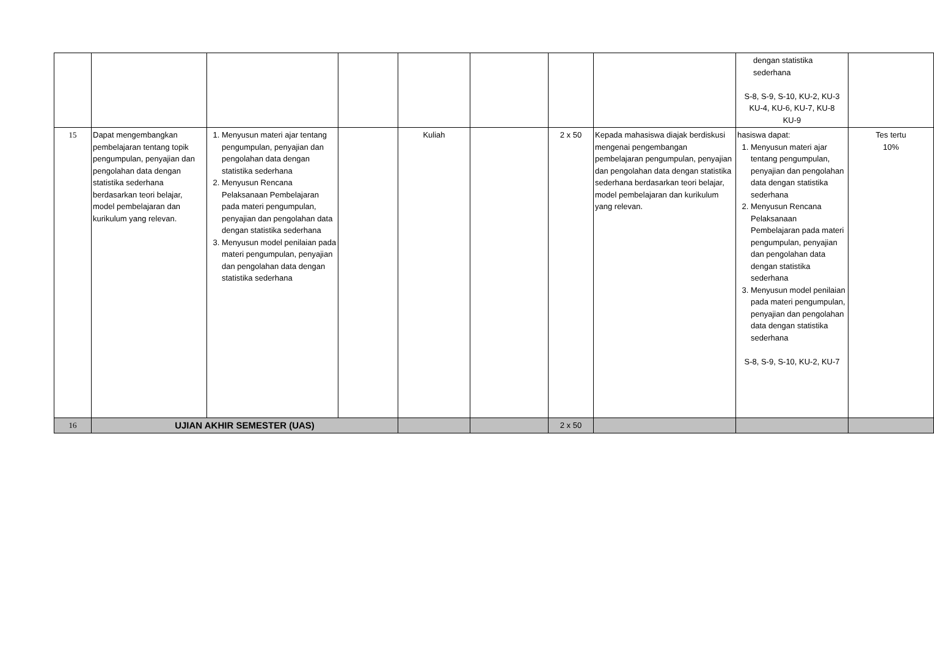| | | | | | | | | dengan statistika sederhana S-8, S-9, S-10, KU-2, KU-3 KU-4, KU-6, KU-7, KU-8 KU-9 | |
| 15 | Dapat mengembangkan pembelajaran tentang topik pengumpulan, penyajian dan pengolahan data dengan statistika sederhana berdasarkan teori belajar, model pembelajaran dan kurikulum yang relevan. | 1. Menyusun materi ajar tentang pengumpulan, penyajian dan pengolahan data dengan statistika sederhana 2. Menyusun Rencana Pelaksanaan Pembelajaran pada materi pengumpulan, penyajian dan pengolahan data dengan statistika sederhana 3. Menyusun model penilaian pada materi pengumpulan, penyajian dan pengolahan data dengan statistika sederhana | | Kuliah | | 2 x 50 | Kepada mahasiswa diajak berdiskusi mengenai pengembangan pembelajaran pengumpulan, penyajian dan pengolahan data dengan statistika sederhana berdasarkan teori belajar, model pembelajaran dan kurikulum yang relevan. | hasiswa dapat: 1. Menyusun materi ajar tentang pengumpulan, penyajian dan pengolahan data dengan statistika sederhana 2. Menyusun Rencana Pelaksanaan Pembelajaran pada materi pengumpulan, penyajian dan pengolahan data dengan statistika sederhana 3. Menyusun model penilaian pada materi pengumpulan, penyajian dan pengolahan data dengan statistika sederhana S-8, S-9, S-10, KU-2, KU-7 | Tes tertu 10% |
| 16 | UJIAN AKHIR SEMESTER (UAS) | | | | | 2 x 50 | | | |